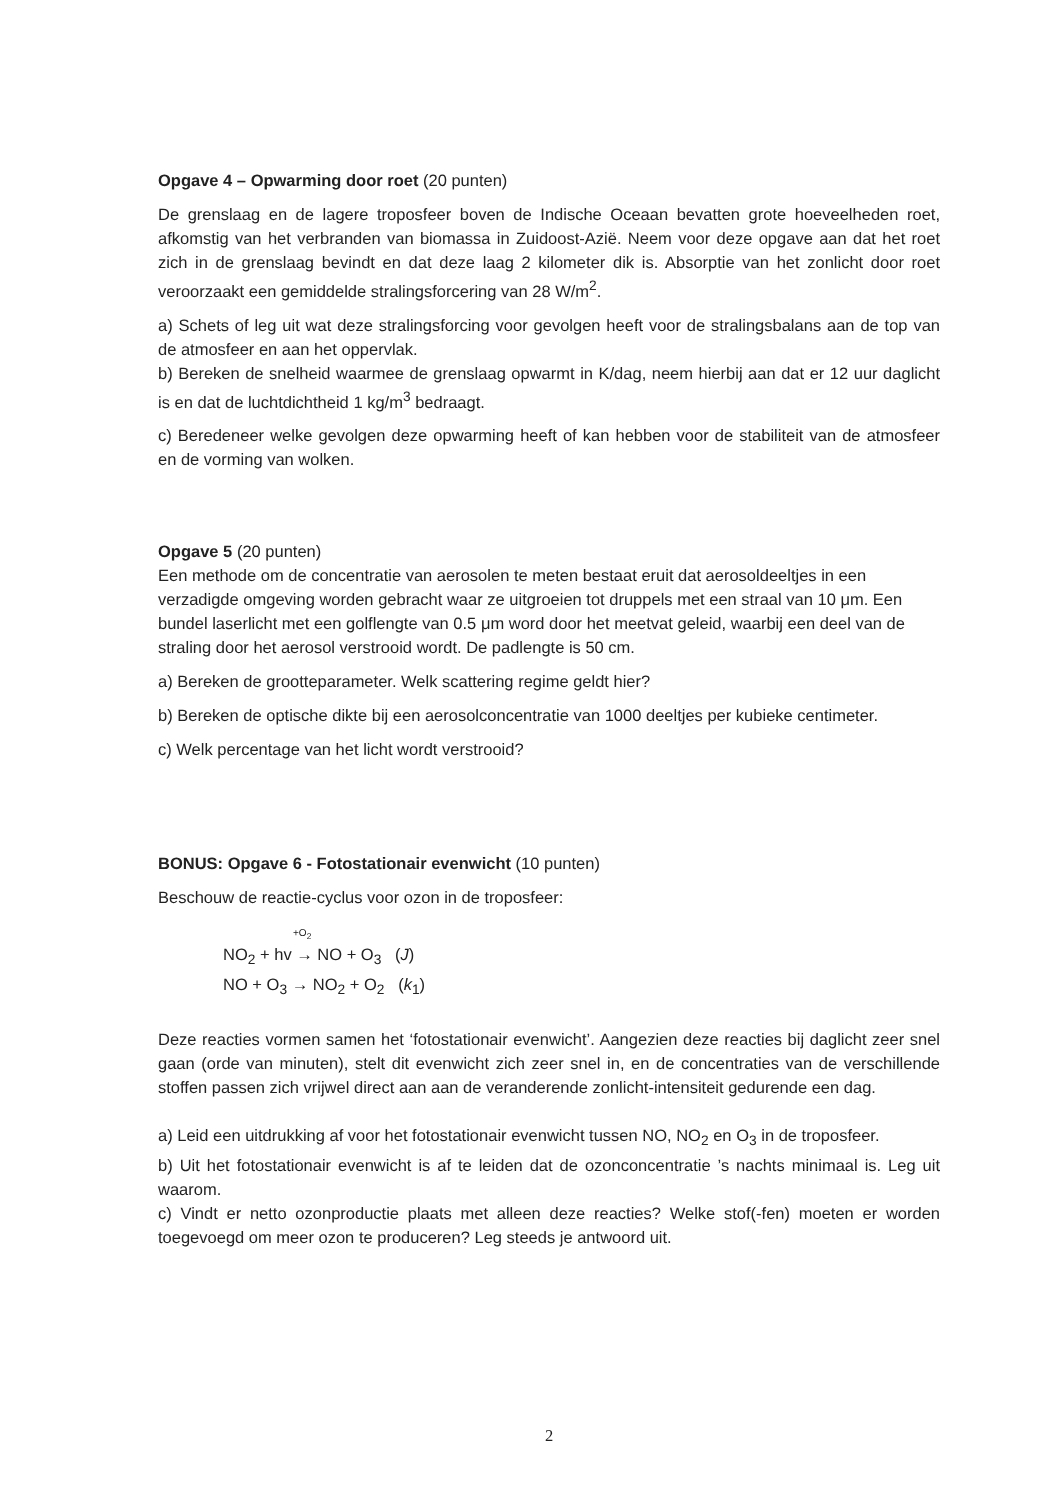Opgave 4 – Opwarming door roet (20 punten)
De grenslaag en de lagere troposfeer boven de Indische Oceaan bevatten grote hoeveelheden roet, afkomstig van het verbranden van biomassa in Zuidoost-Azië. Neem voor deze opgave aan dat het roet zich in de grenslaag bevindt en dat deze laag 2 kilometer dik is. Absorptie van het zonlicht door roet veroorzaakt een gemiddelde stralingsforcering van 28 W/m<sup>2</sup>.
a) Schets of leg uit wat deze stralingsforcing voor gevolgen heeft voor de stralingsbalans aan de top van de atmosfeer en aan het oppervlak.
b) Bereken de snelheid waarmee de grenslaag opwarmt in K/dag, neem hierbij aan dat er 12 uur daglicht is en dat de luchtdichtheid 1 kg/m<sup>3</sup> bedraagt.
c) Beredeneer welke gevolgen deze opwarming heeft of kan hebben voor de stabiliteit van de atmosfeer en de vorming van wolken.
Opgave 5 (20 punten)
Een methode om de concentratie van aerosolen te meten bestaat eruit dat aerosoldeeltjes in een verzadigde omgeving worden gebracht waar ze uitgroeien tot druppels met een straal van 10 μm. Een bundel laserlicht met een golflengte van 0.5 μm word door het meetvat geleid, waarbij een deel van de straling door het aerosol verstrooid wordt. De padlengte is 50 cm.
a) Bereken de grootteparameter. Welk scattering regime geldt hier?
b) Bereken de optische dikte bij een aerosolconcentratie van 1000 deeltjes per kubieke centimeter.
c) Welk percentage van het licht wordt verstrooid?
BONUS: Opgave 6 - Fotostationair evenwicht (10 punten)
Beschouw de reactie-cyclus voor ozon in de troposfeer:
+O<sub>2</sub>
NO<sub>2</sub> + hv → NO + O<sub>3</sub> (J)
NO + O<sub>3</sub> → NO<sub>2</sub> + O<sub>2</sub> (k<sub>1</sub>)
Deze reacties vormen samen het ‘fotostationair evenwicht’. Aangezien deze reacties bij daglicht zeer snel gaan (orde van minuten), stelt dit evenwicht zich zeer snel in, en de concentraties van de verschillende stoffen passen zich vrijwel direct aan aan de veranderende zonlicht-intensiteit gedurende een dag.
a) Leid een uitdrukking af voor het fotostationair evenwicht tussen NO, NO<sub>2</sub> en O<sub>3</sub> in de troposfeer.
b) Uit het fotostationair evenwicht is af te leiden dat de ozonconcentratie ’s nachts minimaal is. Leg uit waarom.
c) Vindt er netto ozonproductie plaats met alleen deze reacties? Welke stof(-fen) moeten er worden toegevoegd om meer ozon te produceren? Leg steeds je antwoord uit.
2